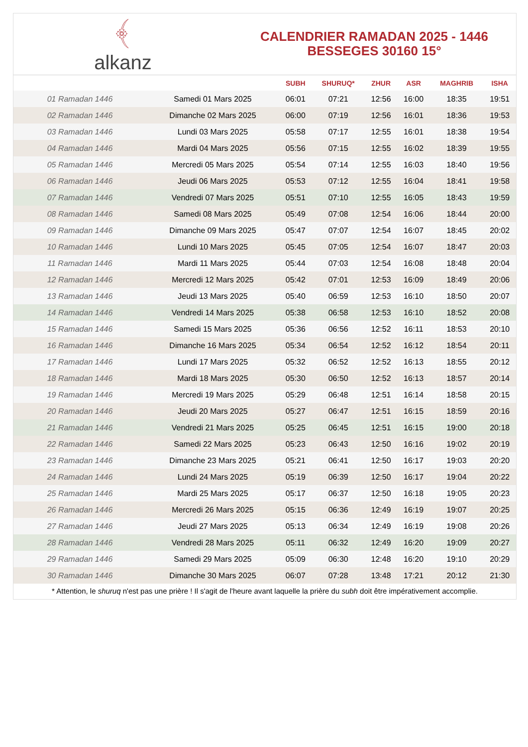﴾
alkanz
CALENDRIER RAMADAN 2025 - 1446
BESSEGES 30160 15°
| | | SUBH | SHURUQ* | ZHUR | ASR | MAGHRIB | ISHA |
| --- | --- | --- | --- | --- | --- | --- | --- |
| 01 Ramadan 1446 | Samedi 01 Mars 2025 | 06:01 | 07:21 | 12:56 | 16:00 | 18:35 | 19:51 |
| 02 Ramadan 1446 | Dimanche 02 Mars 2025 | 06:00 | 07:19 | 12:56 | 16:01 | 18:36 | 19:53 |
| 03 Ramadan 1446 | Lundi 03 Mars 2025 | 05:58 | 07:17 | 12:55 | 16:01 | 18:38 | 19:54 |
| 04 Ramadan 1446 | Mardi 04 Mars 2025 | 05:56 | 07:15 | 12:55 | 16:02 | 18:39 | 19:55 |
| 05 Ramadan 1446 | Mercredi 05 Mars 2025 | 05:54 | 07:14 | 12:55 | 16:03 | 18:40 | 19:56 |
| 06 Ramadan 1446 | Jeudi 06 Mars 2025 | 05:53 | 07:12 | 12:55 | 16:04 | 18:41 | 19:58 |
| 07 Ramadan 1446 | Vendredi 07 Mars 2025 | 05:51 | 07:10 | 12:55 | 16:05 | 18:43 | 19:59 |
| 08 Ramadan 1446 | Samedi 08 Mars 2025 | 05:49 | 07:08 | 12:54 | 16:06 | 18:44 | 20:00 |
| 09 Ramadan 1446 | Dimanche 09 Mars 2025 | 05:47 | 07:07 | 12:54 | 16:07 | 18:45 | 20:02 |
| 10 Ramadan 1446 | Lundi 10 Mars 2025 | 05:45 | 07:05 | 12:54 | 16:07 | 18:47 | 20:03 |
| 11 Ramadan 1446 | Mardi 11 Mars 2025 | 05:44 | 07:03 | 12:54 | 16:08 | 18:48 | 20:04 |
| 12 Ramadan 1446 | Mercredi 12 Mars 2025 | 05:42 | 07:01 | 12:53 | 16:09 | 18:49 | 20:06 |
| 13 Ramadan 1446 | Jeudi 13 Mars 2025 | 05:40 | 06:59 | 12:53 | 16:10 | 18:50 | 20:07 |
| 14 Ramadan 1446 | Vendredi 14 Mars 2025 | 05:38 | 06:58 | 12:53 | 16:10 | 18:52 | 20:08 |
| 15 Ramadan 1446 | Samedi 15 Mars 2025 | 05:36 | 06:56 | 12:52 | 16:11 | 18:53 | 20:10 |
| 16 Ramadan 1446 | Dimanche 16 Mars 2025 | 05:34 | 06:54 | 12:52 | 16:12 | 18:54 | 20:11 |
| 17 Ramadan 1446 | Lundi 17 Mars 2025 | 05:32 | 06:52 | 12:52 | 16:13 | 18:55 | 20:12 |
| 18 Ramadan 1446 | Mardi 18 Mars 2025 | 05:30 | 06:50 | 12:52 | 16:13 | 18:57 | 20:14 |
| 19 Ramadan 1446 | Mercredi 19 Mars 2025 | 05:29 | 06:48 | 12:51 | 16:14 | 18:58 | 20:15 |
| 20 Ramadan 1446 | Jeudi 20 Mars 2025 | 05:27 | 06:47 | 12:51 | 16:15 | 18:59 | 20:16 |
| 21 Ramadan 1446 | Vendredi 21 Mars 2025 | 05:25 | 06:45 | 12:51 | 16:15 | 19:00 | 20:18 |
| 22 Ramadan 1446 | Samedi 22 Mars 2025 | 05:23 | 06:43 | 12:50 | 16:16 | 19:02 | 20:19 |
| 23 Ramadan 1446 | Dimanche 23 Mars 2025 | 05:21 | 06:41 | 12:50 | 16:17 | 19:03 | 20:20 |
| 24 Ramadan 1446 | Lundi 24 Mars 2025 | 05:19 | 06:39 | 12:50 | 16:17 | 19:04 | 20:22 |
| 25 Ramadan 1446 | Mardi 25 Mars 2025 | 05:17 | 06:37 | 12:50 | 16:18 | 19:05 | 20:23 |
| 26 Ramadan 1446 | Mercredi 26 Mars 2025 | 05:15 | 06:36 | 12:49 | 16:19 | 19:07 | 20:25 |
| 27 Ramadan 1446 | Jeudi 27 Mars 2025 | 05:13 | 06:34 | 12:49 | 16:19 | 19:08 | 20:26 |
| 28 Ramadan 1446 | Vendredi 28 Mars 2025 | 05:11 | 06:32 | 12:49 | 16:20 | 19:09 | 20:27 |
| 29 Ramadan 1446 | Samedi 29 Mars 2025 | 05:09 | 06:30 | 12:48 | 16:20 | 19:10 | 20:29 |
| 30 Ramadan 1446 | Dimanche 30 Mars 2025 | 06:07 | 07:28 | 13:48 | 17:21 | 20:12 | 21:30 |
* Attention, le shuruq n'est pas une prière ! Il s'agit de l'heure avant laquelle la prière du subh doit être impérativement accomplie.